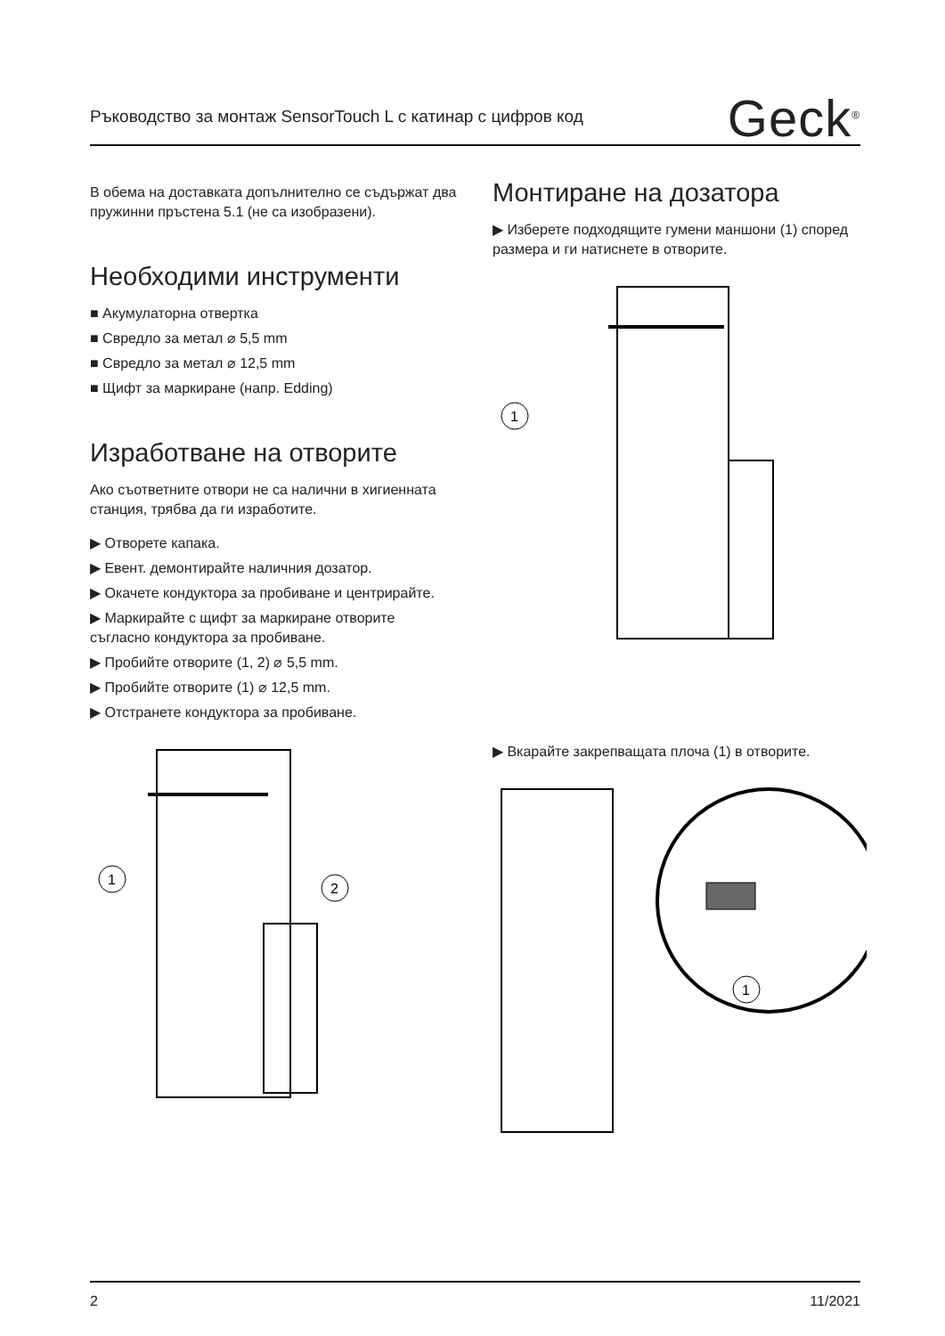Ръководство за монтаж SensorTouch L с катинар с цифров код Geck<sup>®</sup>
В обема на доставката допълнително се съдържат два пружинни пръстена 5.1 (не са изобразени).
Необходими инструменти
■ Акумулаторна отвертка
■ Свредло за метал ⌀ 5,5 mm
■ Свредло за метал ⌀ 12,5 mm
■ Щифт за маркиране (напр. Edding)
Изработване на отворите
Ако съответните отвори не са налични в хигиенната станция, трябва да ги изработите.
▶ Отворете капака.
▶ Евент. демонтирайте наличния дозатор.
▶ Окачете кондуктора за пробиване и центрирайте.
▶ Маркирайте с щифт за маркиране отворите съгласно кондуктора за пробиване.
▶ Пробийте отворите (1, 2) ⌀ 5,5 mm.
▶ Пробийте отворите (1) ⌀ 12,5 mm.
▶ Отстранете кондуктора за пробиване.
1
2
Монтиране на дозатора
▶ Изберете подходящите гумени маншони (1) според размера и ги натиснете в отворите.
1
▶ Вкарайте закрепващата плоча (1) в отворите.
1
2 11/2021